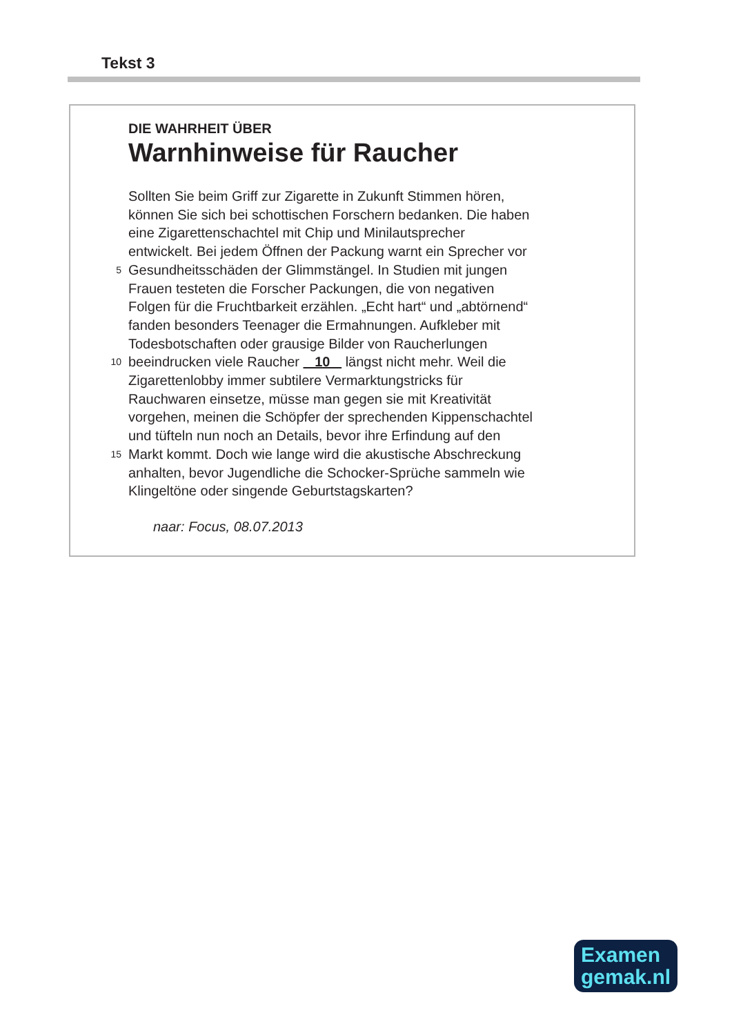Tekst 3
DIE WAHRHEIT ÜBER
Warnhinweise für Raucher
Sollten Sie beim Griff zur Zigarette in Zukunft Stimmen hören,
können Sie sich bei schottischen Forschern bedanken. Die haben
eine Zigarettenschachtel mit Chip und Minilautsprecher
entwickelt. Bei jedem Öffnen der Packung warnt ein Sprecher vor
5 Gesundheitsschäden der Glimmstängel. In Studien mit jungen
Frauen testeten die Forscher Packungen, die von negativen
Folgen für die Fruchtbarkeit erzählen. „Echt hart“ und „abtörnend“
fanden besonders Teenager die Ermahnungen. Aufkleber mit
Todesbotschaften oder grausige Bilder von Raucherlungen
10 beeindrucken viele Raucher 10 längst nicht mehr. Weil die
Zigarettenlobby immer subtilere Vermarktungstricks für
Rauchwaren einsetze, müsse man gegen sie mit Kreativität
vorgehen, meinen die Schöpfer der sprechenden Kippenschachtel
und tüfteln nun noch an Details, bevor ihre Erfindung auf den
15 Markt kommt. Doch wie lange wird die akustische Abschreckung
anhalten, bevor Jugendliche die Schocker-Sprüche sammeln wie
Klingeltöne oder singende Geburtstagskarten?
naar: Focus, 08.07.2013
Examen
gemak.nl